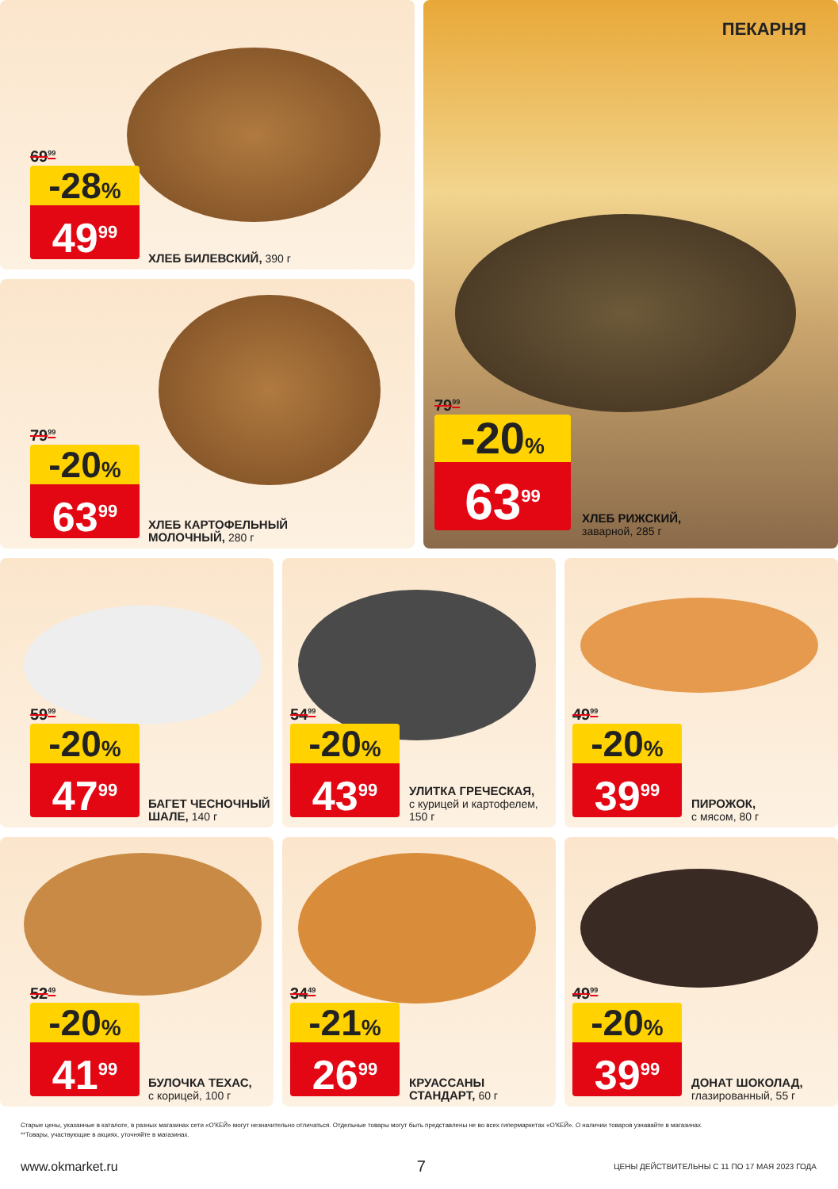69<sup>99</sup>
-28%
49<sup>99</sup>
ХЛЕБ БИЛЕВСКИЙ, 390 г
79<sup>99</sup>
-20%
63<sup>99</sup>
ХЛЕБ КАРТОФЕЛЬНЫЙ
МОЛОЧНЫЙ, 280 г
ПЕКАРНЯ
79<sup>99</sup>
-20%
63<sup>99</sup>
ХЛЕБ РИЖСКИЙ,
заварной, 285 г
59<sup>99</sup>
-20%
47<sup>99</sup>
БАГЕТ ЧЕСНОЧНЫЙ
ШАЛЕ, 140 г
54<sup>99</sup>
-20%
43<sup>99</sup>
УЛИТКА ГРЕЧЕСКАЯ,
с курицей и картофелем,
150 г
49<sup>99</sup>
-20%
39<sup>99</sup>
ПИРОЖОК,
с мясом, 80 г
52<sup>49</sup>
-20%
41<sup>99</sup>
БУЛОЧКА ТЕХАС,
с корицей, 100 г
34<sup>49</sup>
-21%
26<sup>99</sup>
КРУАССАНЫ
СТАНДАРТ, 60 г
49<sup>99</sup>
-20%
39<sup>99</sup>
ДОНАТ ШОКОЛАД,
глазированный, 55 г
Старые цены, указанные в каталоге, в разных магазинах сети «О'КЕЙ» могут незначительно отличаться. Отдельные товары могут быть представлены не во всех гипермаркетах «О'КЕЙ». О наличии товаров узнавайте в магазинах.
**Товары, участвующие в акциях, уточняйте в магазинах.
www.okmarket.ru 7 ЦЕНЫ ДЕЙСТВИТЕЛЬНЫ С 11 ПО 17 МАЯ 2023 ГОДА